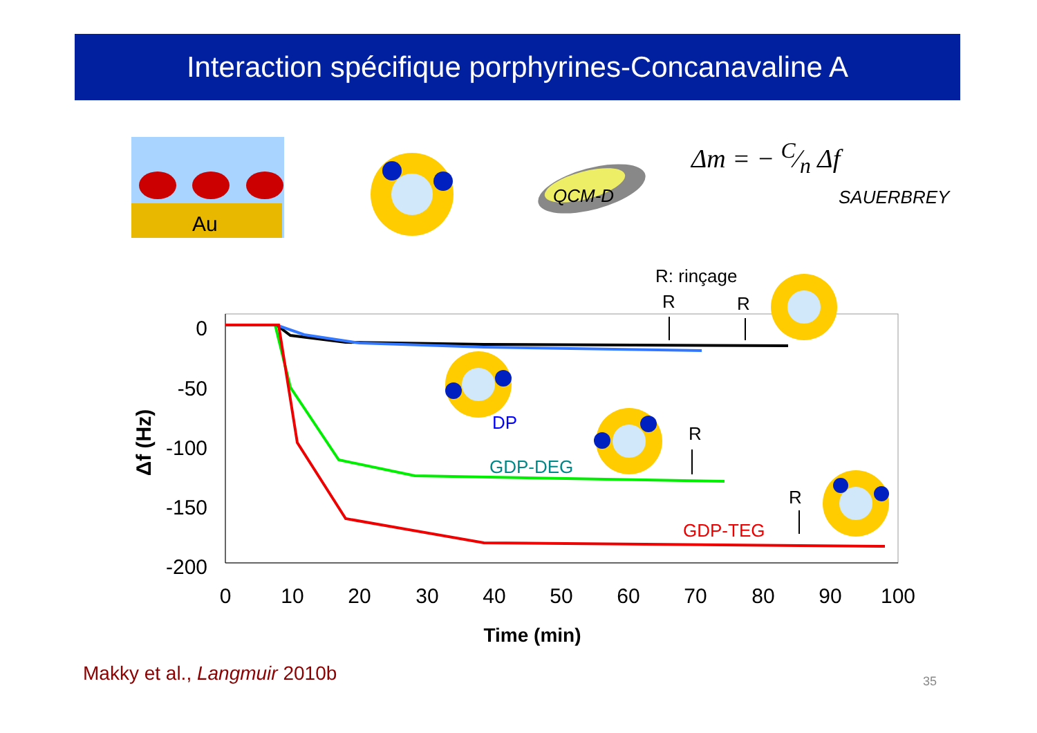Interaction spécifique porphyrines-Concanavaline A
Au
QCM-D
0
-50
-100
-150
-200
0
10
20
30
40
50
60
70
80
90
100
Time (min)
Δf (Hz)
R: rinçage
R
R
R
R
DP
GDP-DEG
GDP-TEG
Δm = − C⁄n Δf
SAUERBREY
Makky et al., Langmuir 2010b 35